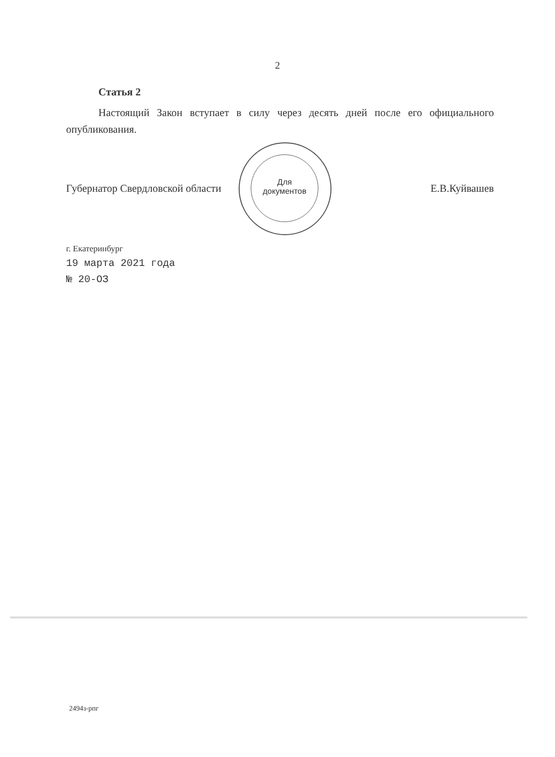2
Статья 2
Настоящий Закон вступает в силу через десять дней после его официального опубликования.
Губернатор Свердловской области Е.В.Куйвашев
г. Екатеринбург
19 марта 2021 года
№ 20-ОЗ
Для
документов
2494з-рпг